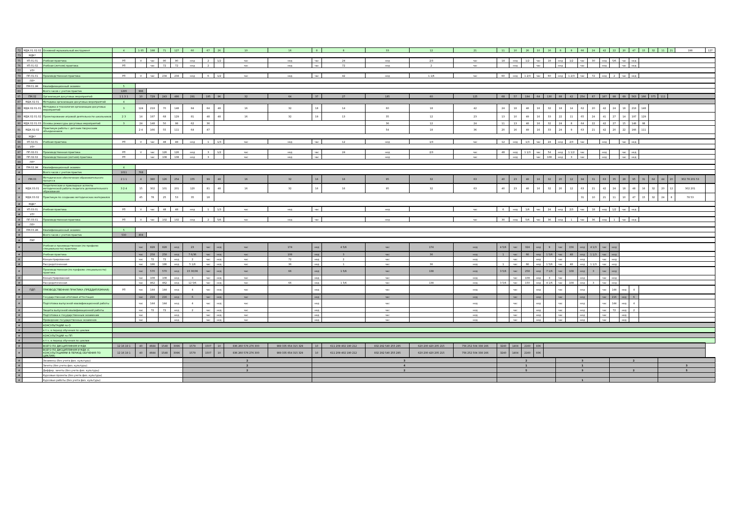| 72 | МДК.01.02.02 | Основной музыкальный инструмент | 4 | 1-35 | 198 | 71 | 127 | 60 | 67 | 26 | 10 | 16 | 8 | 8 | 33 | 12 | 21 | 11 | 10 | 26 | 10 | 16 | 8 | 8 | 66 | 24 | 42 | 22 | 20 | 47 | 15 | 32 | 11 | 21 | 198 | 127 |
| 73 | МДК* | | | | | | | | | | | | | | | | | | | | | | | | | | | | | | | | | | | |
| 75 | УП.01.01 | Учебная практика | РП | V | час | 90 | 90 | нед | 2 | 1/2 | час | нед | час | 24 | нед | 2/3 | час | 18 | нед | 1/2 | час | 18 | нед | 1/2 | час | 30 | нед | 5/6 | час | нед | | | | | | |
| 76 | УП.01.02 | Учебная (летняя) практика | РП | | час | 72 | 72 | нед | 2 | | час | нед | час | 72 | нед | 2 | час | | нед | | час | | нед | | час | | нед | | час | нед | | | | | | |
| 77 | УП* | | | | | | | | | | | | | | | | | | | | | | | | | | | | | | | | | | | |
| 79 | ПП.01.01 | Производственная практика | РП | V | час | 234 | 234 | нед | 6 | 1/2 | час | нед | час | 42 | нед | 1 1/6 | час | 60 | нед | 1 2/3 | час | 60 | нед | 1 2/3 | час | 72 | нед | 2 | час | нед | | | | | | |
| 80 | ПП* | | | | | | | | | | | | | | | | | | | | | | | | | | | | | | | | | | | |
| 82 | ПМ.01.ЭК | Квалификационный экзамен | 5 | | | | | | | | | | | | | | | | | | | | | | | | | | | | | | | | | |
| 83 | | Всего часов с учетом практик | 1295 | 996 | | | | | | | | | | | | | | | | | | | | | | | | | | | | | | | | |
| 85 | ПМ.02 | Организация досуговых мероприятий | 1 1 3 1 | 10 | 729 | 243 | 486 | 291 | 195 | 96 | 32 | 64 | 37 | 27 | 185 | 60 | 125 | 68 | 57 | 194 | 64 | 130 | 88 | 42 | 254 | 87 | 167 | 98 | 69 | 563 | 166 | 375 | 111 | | | |
| 87 | МДК.02.01 | Методика организации досуговых мероприятий | 4 | | | | | | | | | | | | | | | | | | | | | | | | | | | | | | | | | |
| 88 | МДК.02.01.01 | Методика и технология организации досуговых мероприятий | 3 | 124 | 218 | 70 | 148 | 84 | 64 | 48 | 16 | 32 | 18 | 14 | 60 | 18 | 42 | 24 | 18 | 48 | 16 | 32 | 18 | 14 | 62 | 20 | 42 | 24 | 18 | 218 | 148 | | | | | |
| 89 | МДК.02.01.02 | Проектирование игровой деятельности школьников | 2 3 | 14 | 197 | 68 | 129 | 81 | 48 | 48 | 16 | 32 | 19 | 13 | 35 | 12 | 23 | 13 | 10 | 49 | 16 | 33 | 22 | 11 | 65 | 24 | 41 | 27 | 14 | 197 | 129 | | | | | |
| 90 | МДК.02.01.03 | Основы режиссуры досуговых мероприятий | 3 | 24 | 148 | 50 | 98 | 62 | 36 | | | | | | 36 | 12 | 24 | 11 | 13 | 48 | 16 | 32 | 24 | 8 | 64 | 22 | 42 | 27 | 15 | 148 | 98 | | | | | |
| 91 | МДК.02.02 | Практикум работы с детским творческим объединением | | 2-4 | 166 | 55 | 111 | 64 | 47 | | | | | | 54 | 18 | 36 | 20 | 16 | 49 | 16 | 33 | 24 | 9 | 63 | 21 | 42 | 20 | 22 | 166 | 111 | | | | | |
| 92 | МДК* | | | | | | | | | | | | | | | | | | | | | | | | | | | | | | | | | | | |
| 94 | УП.02.01 | Учебная практика | РП | V | час | 48 | 48 | нед | 1 | 1/3 | час | нед | час | 12 | нед | 1/3 | час | 12 | нед | 1/3 | час | 24 | нед | 2/3 | час | | нед | | час | нед | | | | | | |
| 95 | УП* | | | | | | | | | | | | | | | | | | | | | | | | | | | | | | | | | | | |
| 97 | ПП.02.01 | Производственная практика | РП | V | час | 126 | 126 | нед | 3 | 1/2 | час | нед | час | 24 | нед | 2/3 | час | 48 | нед | 1 1/3 | час | 54 | нед | 1 1/2 | час | | нед | | час | нед | | | | | | |
| 98 | ПП.02.02 | Производственная (летняя) практика | РП | | час | 108 | 108 | нед | 3 | | час | нед | час | | нед | | час | | нед | | час | 108 | нед | 3 | час | | нед | | час | нед | | | | | | |
| 99 | ПП* | | | | | | | | | | | | | | | | | | | | | | | | | | | | | | | | | | | |
| # | ПМ.02.ЭК | Квалификационный экзамен | 4 | | | | | | | | | | | | | | | | | | | | | | | | | | | | | | | | | |
| # | | Всего часов с учетом практик | 1011 | 768 | | | | | | | | | | | | | | | | | | | | | | | | | | | | | | | | |
| # | ПМ.03 | Методическое обеспечение образовательного процесса | 2 1 1 | 4 | 380 | 126 | 254 | 155 | 99 | 48 | 16 | 32 | 16 | 16 | 95 | 32 | 63 | 40 | 23 | 48 | 16 | 32 | 20 | 12 | 94 | 31 | 63 | 35 | 28 | 95 | 31 | 64 | 44 | 20 | 302 78 201 53 | |
| # | МДК.03.01 | Теоретические и прикладные аспекты методической работы педагога дополнительного образования | 3 2 4 | 15 | 302 | 101 | 201 | 120 | 81 | 48 | 16 | 32 | 16 | 16 | 95 | 32 | 63 | 40 | 23 | 48 | 16 | 32 | 20 | 12 | 63 | 21 | 42 | 24 | 18 | 48 | 16 | 32 | 20 | 12 | 302 201 | |
| # | МДК.03.02 | Практикум по созданию методических материалов | | 45 | 78 | 25 | 53 | 35 | 18 | | | | | | | | | | | | | | | | 31 | 10 | 21 | 11 | 10 | 47 | 15 | 32 | 24 | 8 | 78 53 | |
| # | МДК* | | | | | | | | | | | | | | | | | | | | | | | | | | | | | | | | | | | |
| # | УП.03.01 | Учебная практика | РП | V | час | 48 | 48 | нед | 1 | 1/3 | час | нед | час | | нед | | час | 6 | нед | 1/6 | час | 24 | нед | 2/3 | час | 18 | нед | 1/2 | час | нед | | | | | | |
| # | УП* | | | | | | | | | | | | | | | | | | | | | | | | | | | | | | | | | | | |
| # | ПП.03.01 | Производственная практика | РП | V | час | 102 | 102 | нед | 2 | 5/6 | час | нед | час | | нед | | час | 30 | нед | 5/6 | час | 36 | нед | 1 | час | 36 | нед | 1 | час | нед | | | | | | |
| # | ПП* | | | | | | | | | | | | | | | | | | | | | | | | | | | | | | | | | | | |
| # | ПМ.03.ЭК | Квалификационный экзамен | 5 | | | | | | | | | | | | | | | | | | | | | | | | | | | | | | | | | |
| # | | Всего часов с учетом практик | 530 | 404 | | | | | | | | | | | | | | | | | | | | | | | | | | | | | | | | |
| # | ПМ* | | | | | | | | | | | | | | | | | | | | | | | | | | | | | | | | | | | |
| # | | Учебная и производственная (по профилю специальности) практики | | час | 828 | 828 | нед | 23 | час | нед | час | 174 | нед | 4 5/6 | час | 174 | нед | 4 5/6 | час | 324 | нед | 9 | час | 156 | нед | 4 1/3 | час | нед | | | | | | | | |
| # | | Учебная практика | | час | 258 | 258 | нед | 7 6/36 | час | нед | час | 108 | нед | 3 | час | 36 | нед | 1 | час | 66 | нед | 1 5/6 | час | 48 | нед | 1 1/3 | час | нед | | | | | | | | |
| # | | Концентрированная | | час | 72 | 72 | нед | 2 | час | нед | час | 72 | нед | 2 | час | | нед | | час | | нед | | час | | нед | | час | нед | | | | | | | | |
| # | | Рассредоточенная | | час | 186 | 186 | нед | 5 1/6 | час | нед | час | 36 | нед | 1 | час | 36 | нед | 1 | час | 66 | нед | 1 5/6 | час | 48 | нед | 1 1/3 | час | нед | | | | | | | | |
| # | | Производственная (по профилю специальности) практика | | час | 570 | 570 | нед | 15 30/36 | час | нед | час | 66 | нед | 1 5/6 | час | 138 | нед | 3 5/6 | час | 258 | нед | 7 1/6 | час | 108 | нед | 3 | час | нед | | | | | | | | |
| # | | Концентрированная | | час | 108 | 108 | нед | 3 | час | нед | час | | нед | | час | | нед | | час | 108 | нед | 3 | час | | нед | | час | нед | | | | | | | | |
| # | | Рассредоточенная | | час | 462 | 462 | нед | 12 5/6 | час | нед | час | 66 | нед | 1 5/6 | час | 138 | нед | 3 5/6 | час | 150 | нед | 4 1/6 | час | 108 | нед | 3 | час | нед | | | | | | | | |
| # | ПДП | ПРИЗВОДСТВЕННАЯ ПРАКТИКА (ПРЕДДИПЛОМНАЯ) | РП | час | 144 | 144 | нед | 4 | час | нед | час | | нед | | час | | нед | | час | | нед | | час | | нед | | час | 144 | нед | 4 | | | | | | |
| # | | Государственная итоговая аттестация | | час | 216 | 216 | нед | 6 | час | нед | час | | нед | | час | | нед | | час | | нед | | час | | нед | | час | 216 | нед | 6 | | | | | | |
| # | | Подготовка выпускной квалификационной работы | | час | 144 | 144 | нед | 4 | час | нед | час | | нед | | час | | нед | | час | | нед | | час | | нед | | час | 144 | нед | 4 | | | | | | |
| # | | Защита выпускной квалификационной работы | | час | 72 | 72 | нед | 2 | час | нед | час | | нед | | час | | нед | | час | | нед | | час | | нед | | час | 72 | нед | 2 | | | | | | |
| # | | Подготовка к государственным экзаменам | | час | | | нед | | час | нед | час | | нед | | час | | нед | | час | | нед | | час | | нед | | час | | нед | | | | | | | |
| # | | Проведение государственных экзаменов | | час | | | нед | | час | нед | час | | нед | | час | | нед | | час | | нед | | час | | нед | | час | | нед | | | | | | | |
| # | | КОНСУЛЬТАЦИИ по О | | | | | | | | | | | | | | | | | | | | | | | | | | | | | | | | | | |
| # | | в т.ч. в период обучения по циклам | | | | | | | | | | | | | | | | | | | | | | | | | | | | | | | | | | |
| # | | КОНСУЛЬТАЦИИ по ПП | | | | | | | | | | | | | | | | | | | | | | | | | | | | | | | | | | |
| # | | в т.ч. в период обучения по циклам | | | | | | | | | | | | | | | | | | | | | | | | | | | | | | | | | | |
| # | | ВСЕГО ПО ДИСЦИПЛИНАМ И МДК | 12 16 19 1 | 40 | 4644 | 1548 | 3096 | 1579 | 1507 | 10 | 836 260 576 276 300 | 989 335 654 315 329 | 10 | 611 209 402 190 212 | 832 292 540 255 285 | 620 200 420 205 215 | 756 252 504 338 166 | 3240 | 1404 | 2160 | 936 | | | | | | | | | | | | | | | |
| # | | ВСЕГО ПО ДИСЦИПЛИНАМ И МДК (С КОНСУЛЬТАЦИЯМИ В ПЕРИОД ОБУЧЕНИЯ ПО ЦИКЛАМ) | 12 16 19 1 | 40 | 4644 | 1548 | 3096 | 1579 | 1507 | 10 | 836 260 576 276 300 | 989 335 654 315 329 | 10 | 611 209 402 190 212 | 832 292 540 255 285 | 620 200 420 205 215 | 756 252 504 338 166 | 3240 | 1404 | 2160 | 936 | | | | | | | | | | | | | | | |
| # | | Экзамены (без учета физ. культуры) | | | | | | 2 | | | | | 3 | | | | | 2 | | | | | 3 | | | | | 2 | | | | | | | | |
| # | | Зачеты (без учета физ. культуры) | | | | | | 2 | | | | | 4 | | | | | 1 | | | | | 1 | | | | | | | | | | 3 | | | |
| # | | Диффер. зачеты (без учета физ. культуры) | | | | | | 2 | | | | | 2 | | | | | 5 | | | | | 3 | | | | | 2 | | | | | 5 | | | |
| # | | Курсовые проекты (без учета физ. культуры) | | | | | | | | | | | | | | | | | | | | | | | | | | | | | | | | | | |
| # | | Курсовые работы (без учета физ. культуры) | | | | | | | | | | | | | | | | | | | | | 1 | | | | | | | | | | | | | |